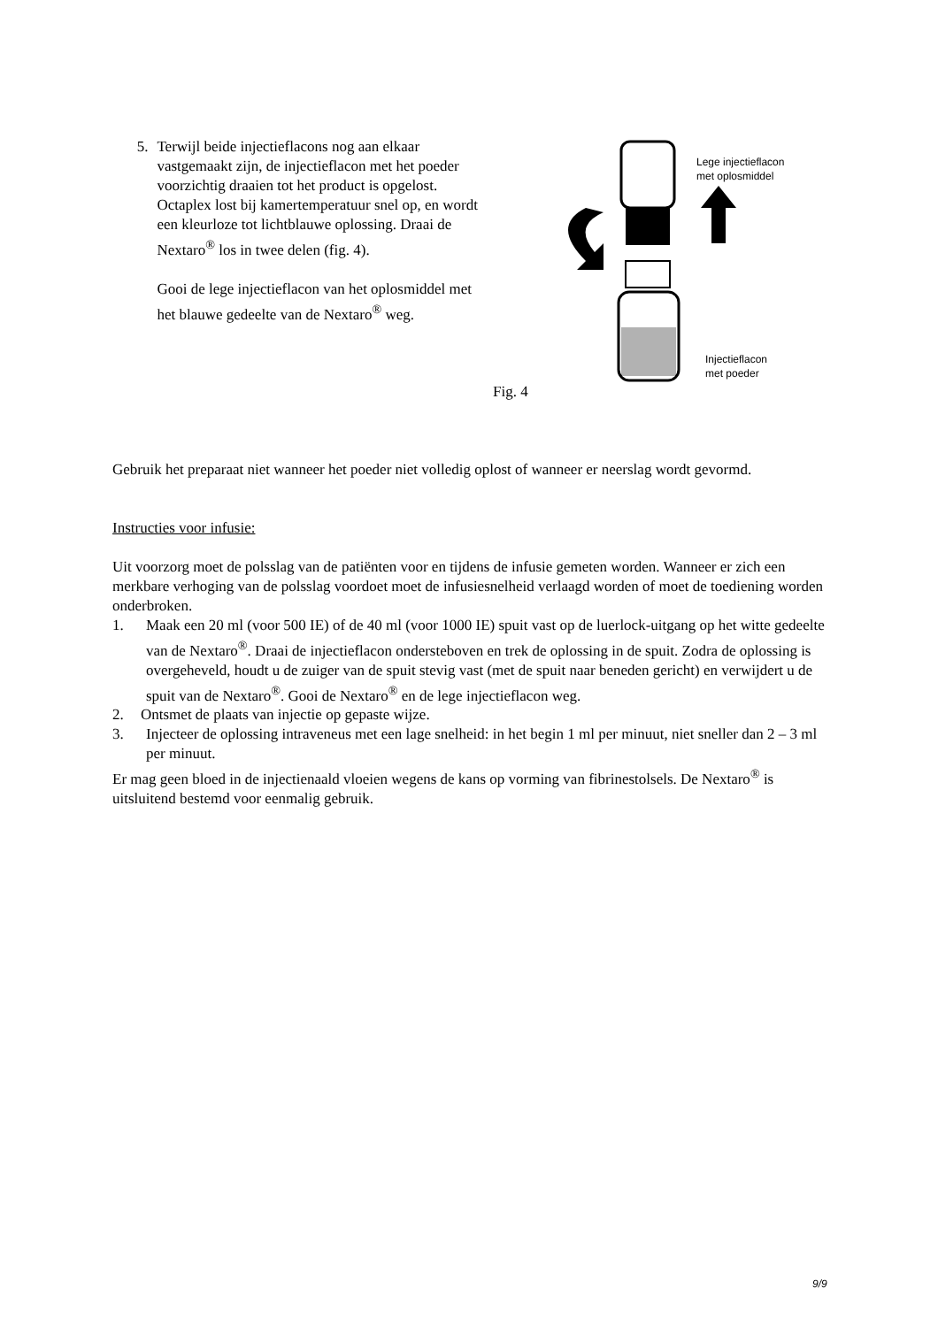5. Terwijl beide injectieflacons nog aan elkaar vastgemaakt zijn, de injectieflacon met het poeder voorzichtig draaien tot het product is opgelost. Octaplex lost bij kamertemperatuur snel op, en wordt een kleurloze tot lichtblauwe oplossing. Draai de Nextaro<sup>®</sup> los in twee delen (fig. 4).
Gooi de lege injectieflacon van het oplosmiddel met het blauwe gedeelte van de Nextaro<sup>®</sup> weg.
Lege injectieflacon
met oplosmiddel
Injectieflacon
met poeder
Fig. 4
Gebruik het preparaat niet wanneer het poeder niet volledig oplost of wanneer er neerslag wordt gevormd.
Instructies voor infusie:
Uit voorzorg moet de polsslag van de patiënten voor en tijdens de infusie gemeten worden. Wanneer er zich een merkbare verhoging van de polsslag voordoet moet de infusiesnelheid verlaagd worden of moet de toediening worden onderbroken.
1. Maak een 20 ml (voor 500 IE) of de 40 ml (voor 1000 IE) spuit vast op de luerlock-uitgang op het witte gedeelte van de Nextaro<sup>®</sup>. Draai de injectieflacon ondersteboven en trek de oplossing in de spuit. Zodra de oplossing is overgeheveld, houdt u de zuiger van de spuit stevig vast (met de spuit naar beneden gericht) en verwijdert u de spuit van de Nextaro<sup>®</sup>. Gooi de Nextaro<sup>®</sup> en de lege injectieflacon weg.
2. Ontsmet de plaats van injectie op gepaste wijze.
3. Injecteer de oplossing intraveneus met een lage snelheid: in het begin 1 ml per minuut, niet sneller dan 2 – 3 ml per minuut.
Er mag geen bloed in de injectienaald vloeien wegens de kans op vorming van fibrinestolsels. De Nextaro<sup>®</sup> is uitsluitend bestemd voor eenmalig gebruik.
9/9